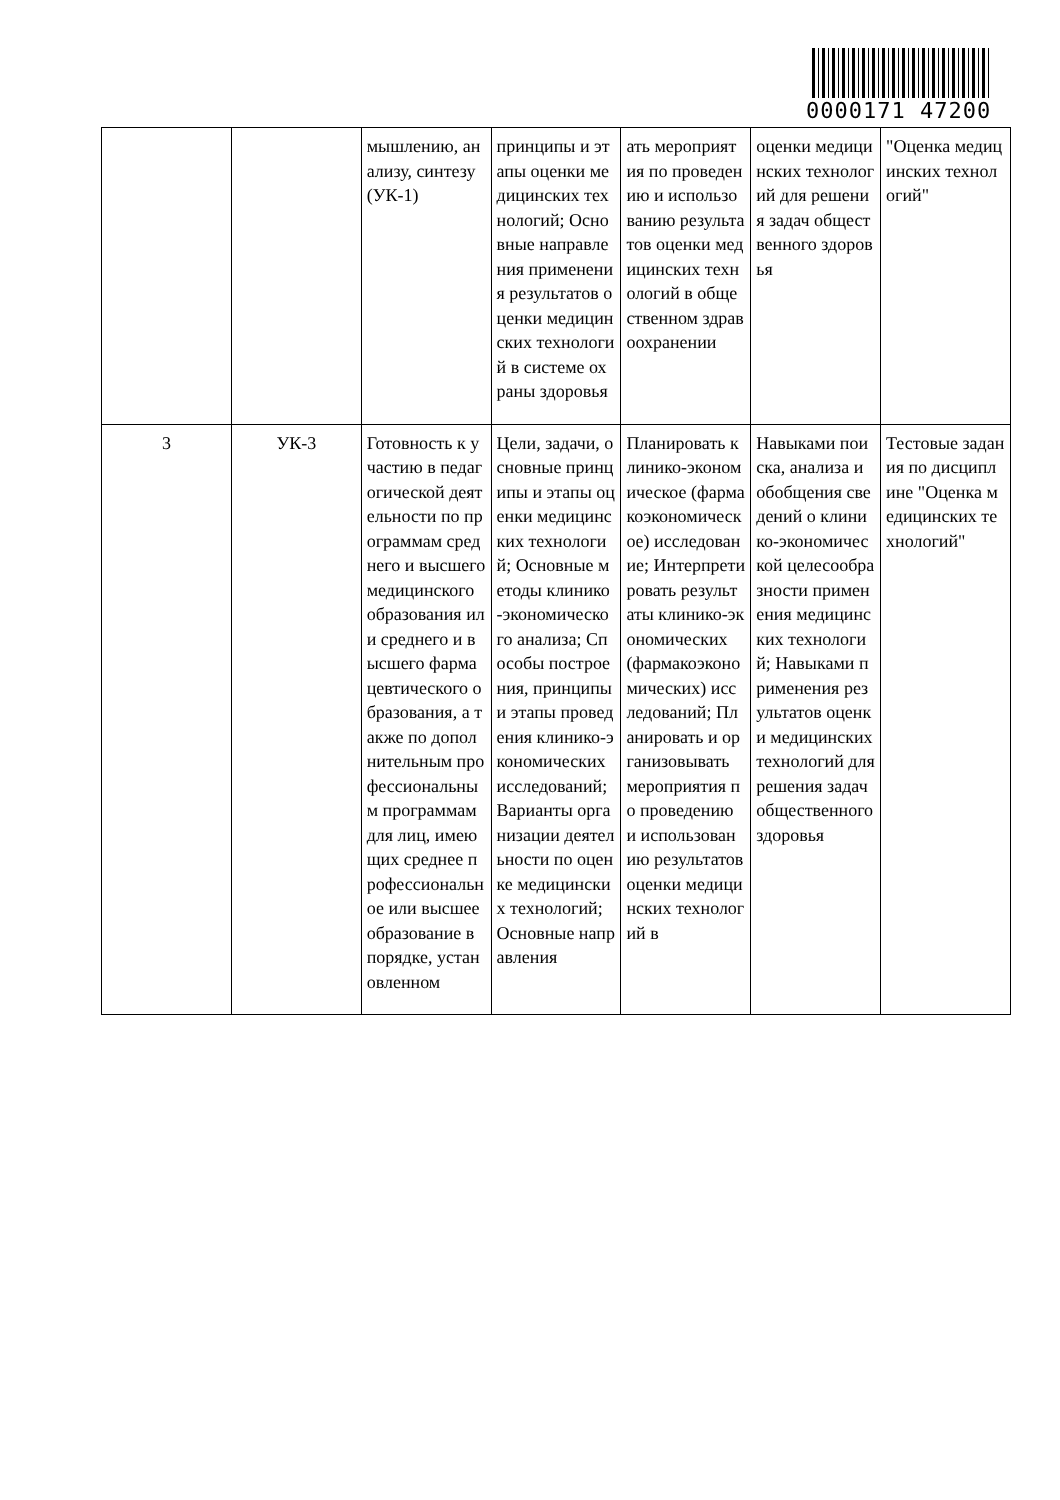0000171 47200
| | | мышлению, анализу, синтезу (УК-1) | принципы и этапы оценки медицинских технологий; Основные направления применения результатов оценки медицинских технологий в системе охраны здоровья | ать мероприятия по проведению и использованию результатов оценки медицинских технологий в общественном здравоохранении | оценки медицинских технологий для решения задач общественного здоровья | "Оценка медицинских технологий" |
| 3 | УК-3 | Готовность к участию в педагогической деятельности по программам среднего и высшего медицинского образования или среднего и высшего фармацевтического образования, а также по дополнительным профессиональным программам для лиц, имеющих среднее профессиональное или высшее образование в порядке, установленном | Цели, задачи, основные принципы и этапы оценки медицинских технологий; Основные методы клинико-экономического анализа; Способы построения, принципы и этапы проведения клинико-экономических исследований; Варианты организации деятельности по оценке медицинских технологий; Основные направления | Планировать клинико-экономическое (фармакоэкономическое) исследование; Интерпретировать результаты клинико-экономических (фармакоэкономических) исследований; Планировать и организовывать мероприятия по проведению и использованию результатов оценки медицинских технологий в | Навыками поиска, анализа и обобщения сведений о клинико-экономической целесообразности применения медицинских технологий; Навыками применения результатов оценки медицинских технологий для решения задач общественного здоровья | Тестовые задания по дисциплине "Оценка медицинских технологий" |